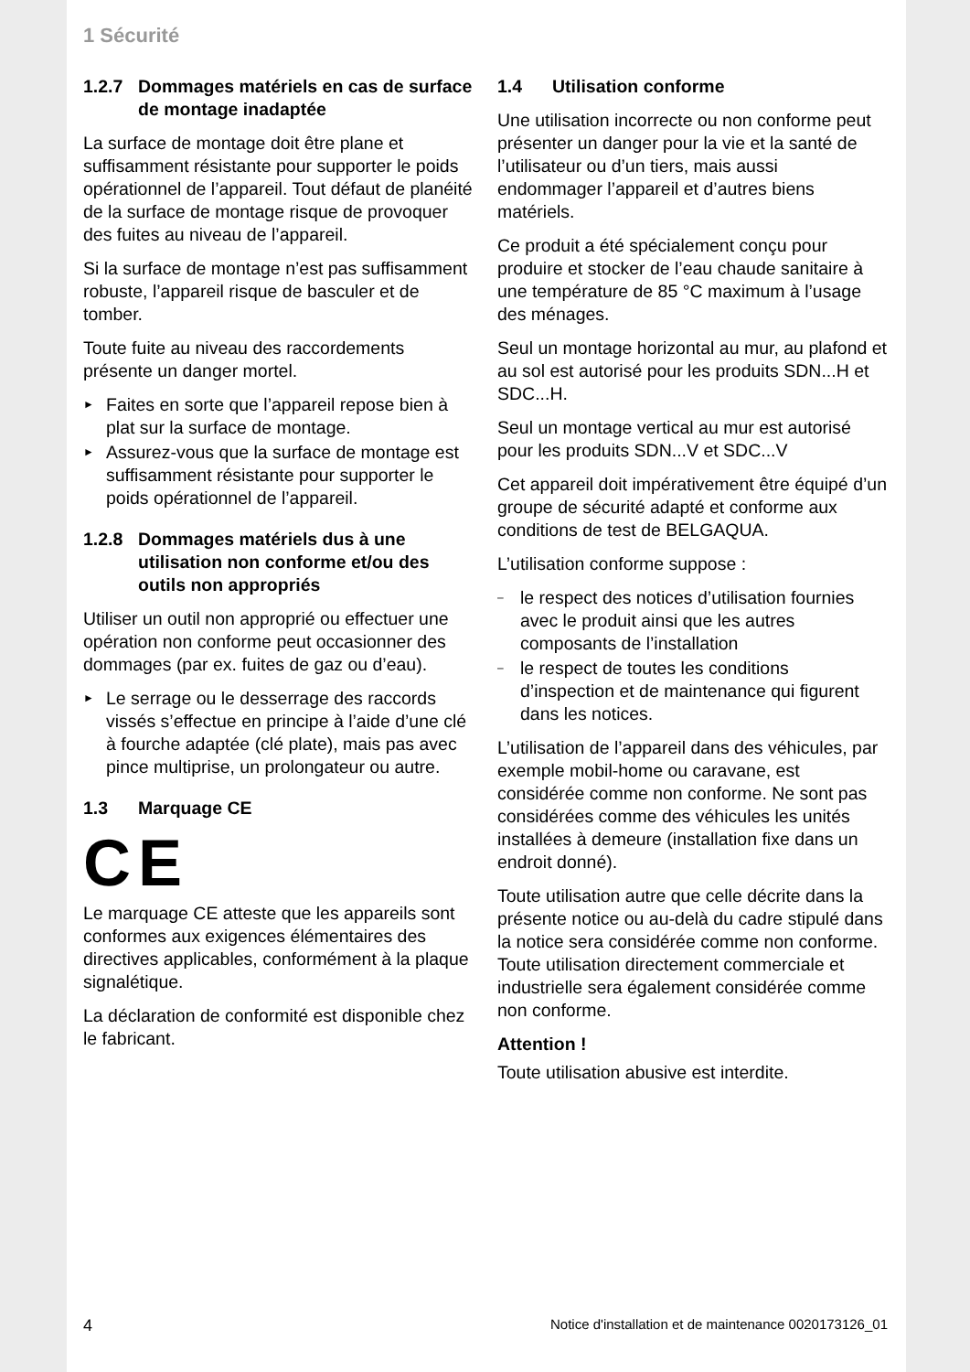1 Sécurité
1.2.7 Dommages matériels en cas de surface de montage inadaptée
La surface de montage doit être plane et suffisamment résistante pour supporter le poids opérationnel de l’appareil. Tout défaut de planéité de la surface de montage risque de provoquer des fuites au niveau de l’appareil.
Si la surface de montage n’est pas suffisamment robuste, l’appareil risque de basculer et de tomber.
Toute fuite au niveau des raccordements présente un danger mortel.
► Faites en sorte que l’appareil repose bien à plat sur la surface de montage.
► Assurez-vous que la surface de montage est suffisamment résistante pour supporter le poids opérationnel de l’appareil.
1.2.8 Dommages matériels dus à une utilisation non conforme et/ou des outils non appropriés
Utiliser un outil non approprié ou effectuer une opération non conforme peut occasionner des dommages (par ex. fuites de gaz ou d’eau).
► Le serrage ou le desserrage des raccords vissés s’effectue en principe à l’aide d’une clé à fourche adaptée (clé plate), mais pas avec pince multiprise, un prolongateur ou autre.
1.3 Marquage CE
CE
Le marquage CE atteste que les appareils sont conformes aux exigences élémentaires des directives applicables, conformément à la plaque signalétique.
La déclaration de conformité est disponible chez le fabricant.
1.4 Utilisation conforme
Une utilisation incorrecte ou non conforme peut présenter un danger pour la vie et la santé de l’utilisateur ou d’un tiers, mais aussi endommager l’appareil et d’autres biens matériels.
Ce produit a été spécialement conçu pour produire et stocker de l’eau chaude sanitaire à une température de 85 °C maximum à l’usage des ménages.
Seul un montage horizontal au mur, au plafond et au sol est autorisé pour les produits SDN...H et SDC...H.
Seul un montage vertical au mur est autorisé pour les produits SDN...V et SDC...V
Cet appareil doit impérativement être équipé d’un groupe de sécurité adapté et conforme aux conditions de test de BELGAQUA.
L’utilisation conforme suppose :
– le respect des notices d’utilisation fournies avec le produit ainsi que les autres composants de l’installation
– le respect de toutes les conditions d’inspection et de maintenance qui figurent dans les notices.
L’utilisation de l’appareil dans des véhicules, par exemple mobil-home ou caravane, est considérée comme non conforme. Ne sont pas considérées comme des véhicules les unités installées à demeure (installation fixe dans un endroit donné).
Toute utilisation autre que celle décrite dans la présente notice ou au-delà du cadre stipulé dans la notice sera considérée comme non conforme. Toute utilisation directement commerciale et industrielle sera également considérée comme non conforme.
Attention !
Toute utilisation abusive est interdite.
4 Notice d'installation et de maintenance 0020173126_01